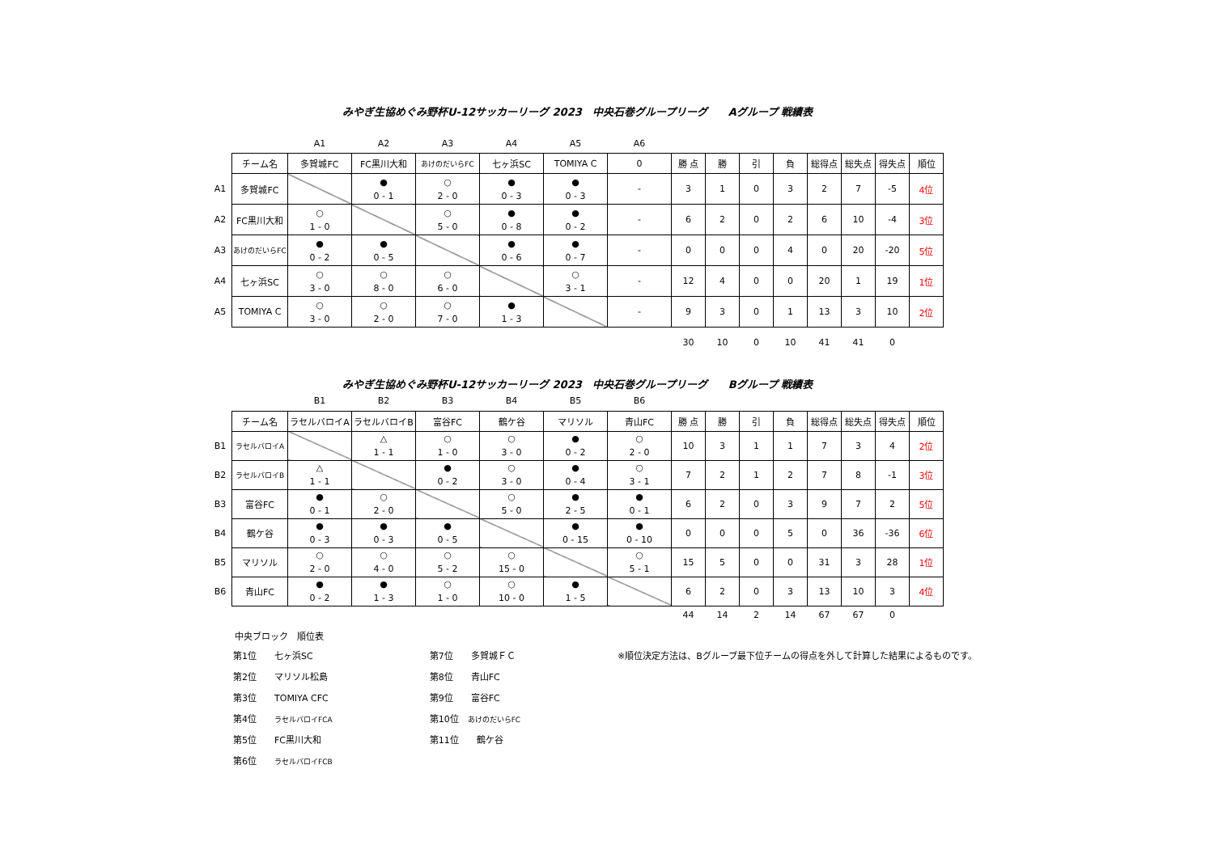みやぎ生協めぐみ野杯U-12サッカーリーグ 2023　中央石巻グループリーグ　　Aグループ 戦績表
| | | A1 | A2 | A3 | A4 | A5 | A6 | | | | | | | | |
| --- | --- | --- | --- | --- | --- | --- | --- | --- | --- | --- | --- | --- | --- | --- | --- |
| | チーム名 | 多賀城FC | FC黒川大和 | あけのだいらFC | 七ヶ浜SC | TOMIYA C | 0 | 勝 点 | 勝 | 引 | 負 | 総得点 | 総失点 | 得失点 | 順位 |
| A1 | 多賀城FC | | ● 0 - 1 | ○ 2 - 0 | ● 0 - 3 | ● 0 - 3 | - | 3 | 1 | 0 | 3 | 2 | 7 | -5 | 4位 |
| A2 | FC黒川大和 | ○ 1 - 0 | | ○ 5 - 0 | ● 0 - 8 | ● 0 - 2 | - | 6 | 2 | 0 | 2 | 6 | 10 | -4 | 3位 |
| A3 | あけのだいらFC | ● 0 - 2 | ● 0 - 5 | | ● 0 - 6 | ● 0 - 7 | - | 0 | 0 | 0 | 4 | 0 | 20 | -20 | 5位 |
| A4 | 七ヶ浜SC | ○ 3 - 0 | ○ 8 - 0 | ○ 6 - 0 | | ○ 3 - 1 | - | 12 | 4 | 0 | 0 | 20 | 1 | 19 | 1位 |
| A5 | TOMIYA C | ○ 3 - 0 | ○ 2 - 0 | ○ 7 - 0 | ● 1 - 3 | | - | 9 | 3 | 0 | 1 | 13 | 3 | 10 | 2位 |
| | | | | | | | | 30 | 10 | 0 | 10 | 41 | 41 | 0 | |
みやぎ生協めぐみ野杯U-12サッカーリーグ 2023　中央石巻グループリーグ　　Bグループ 戦績表
| | | B1 | B2 | B3 | B4 | B5 | B6 | | | | | | | | |
| --- | --- | --- | --- | --- | --- | --- | --- | --- | --- | --- | --- | --- | --- | --- | --- |
| | チーム名 | ラセルバロイA | ラセルバロイB | 富谷FC | 鶴ケ谷 | マリソル | 青山FC | 勝 点 | 勝 | 引 | 負 | 総得点 | 総失点 | 得失点 | 順位 |
| B1 | ラセルバロイA | | △ 1 - 1 | ○ 1 - 0 | ○ 3 - 0 | ● 0 - 2 | ○ 2 - 0 | 10 | 3 | 1 | 1 | 7 | 3 | 4 | 2位 |
| B2 | ラセルバロイB | △ 1 - 1 | | ● 0 - 2 | ○ 3 - 0 | ● 0 - 4 | ○ 3 - 1 | 7 | 2 | 1 | 2 | 7 | 8 | -1 | 3位 |
| B3 | 富谷FC | ● 0 - 1 | ○ 2 - 0 | | ○ 5 - 0 | ● 2 - 5 | ● 0 - 1 | 6 | 2 | 0 | 3 | 9 | 7 | 2 | 5位 |
| B4 | 鶴ケ谷 | ● 0 - 3 | ● 0 - 3 | ● 0 - 5 | | ● 0 - 15 | ● 0 - 10 | 0 | 0 | 0 | 5 | 0 | 36 | -36 | 6位 |
| B5 | マリソル | ○ 2 - 0 | ○ 4 - 0 | ○ 5 - 2 | ○ 15 - 0 | | ○ 5 - 1 | 15 | 5 | 0 | 0 | 31 | 3 | 28 | 1位 |
| B6 | 青山FC | ● 0 - 2 | ● 1 - 3 | ○ 1 - 0 | ○ 10 - 0 | ● 1 - 5 | | 6 | 2 | 0 | 3 | 13 | 10 | 3 | 4位 |
| | | | | | | | | 44 | 14 | 2 | 14 | 67 | 67 | 0 | |
中央ブロック　順位表
第1位　　七ヶ浜SC
第2位　　マリソル松島
第3位　　TOMIYA CFC
第4位　　ラセルバロイFCA
第5位　　FC黒川大和
第6位　　ラセルバロイFCB
第7位　　多賀城ＦＣ
第8位　　青山FC
第9位　　富谷FC
第10位　あけのだいらFC
第11位　　鶴ケ谷
※順位決定方法は、Bグループ最下位チームの得点を外して計算した結果によるものです。